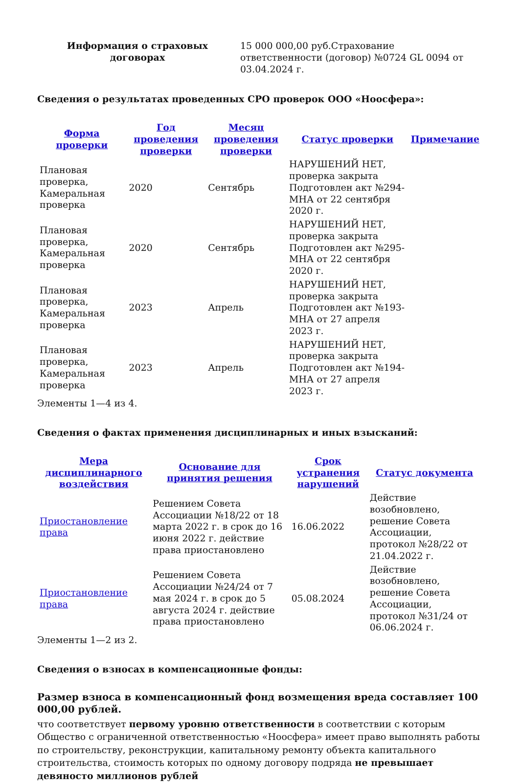| Информация о страховых договорах | 15 000 000,00 руб.Страхование ответственности (договор) №0724 GL 0094 от 03.04.2024 г. |
Сведения о результатах проведенных СРО проверок ООО «Ноосфера»:
| Форма проверки | Год проведения проверки | Месяц проведения проверки | Статус проверки | Примечание |
| --- | --- | --- | --- | --- |
| Плановая проверка, Камеральная проверка | 2020 | Сентябрь | НАРУШЕНИЙ НЕТ, проверка закрыта Подготовлен акт №294-МНА от 22 сентября 2020 г. | |
| Плановая проверка, Камеральная проверка | 2020 | Сентябрь | НАРУШЕНИЙ НЕТ, проверка закрыта Подготовлен акт №295-МНА от 22 сентября 2020 г. | |
| Плановая проверка, Камеральная проверка | 2023 | Апрель | НАРУШЕНИЙ НЕТ, проверка закрыта Подготовлен акт №193-МНА от 27 апреля 2023 г. | |
| Плановая проверка, Камеральная проверка | 2023 | Апрель | НАРУШЕНИЙ НЕТ, проверка закрыта Подготовлен акт №194-МНА от 27 апреля 2023 г. | |
Элементы 1—4 из 4.
Сведения о фактах применения дисциплинарных и иных взысканий:
| Мера дисциплинарного воздействия | Основание для принятия решения | Срок устранения нарушений | Статус документа |
| --- | --- | --- | --- |
| Приостановление права | Решением Совета Ассоциации №18/22 от 18 марта 2022 г. в срок до 16 июня 2022 г. действие права приостановлено | 16.06.2022 | Действие возобновлено, решение Совета Ассоциации, протокол №28/22 от 21.04.2022 г. |
| Приостановление права | Решением Совета Ассоциации №24/24 от 7 мая 2024 г. в срок до 5 августа 2024 г. действие права приостановлено | 05.08.2024 | Действие возобновлено, решение Совета Ассоциации, протокол №31/24 от 06.06.2024 г. |
Элементы 1—2 из 2.
Сведения о взносах в компенсационные фонды:
Размер взноса в компенсационный фонд возмещения вреда составляет 100 000,00 рублей.
что соответствует первому уровню ответственности в соответствии с которым Общество с ограниченной ответственностью «Ноосфера» имеет право выполнять работы по строительству, реконструкции, капитальному ремонту объекта капитального строительства, стоимость которых по одному договору подряда не превышает девяносто миллионов рублей